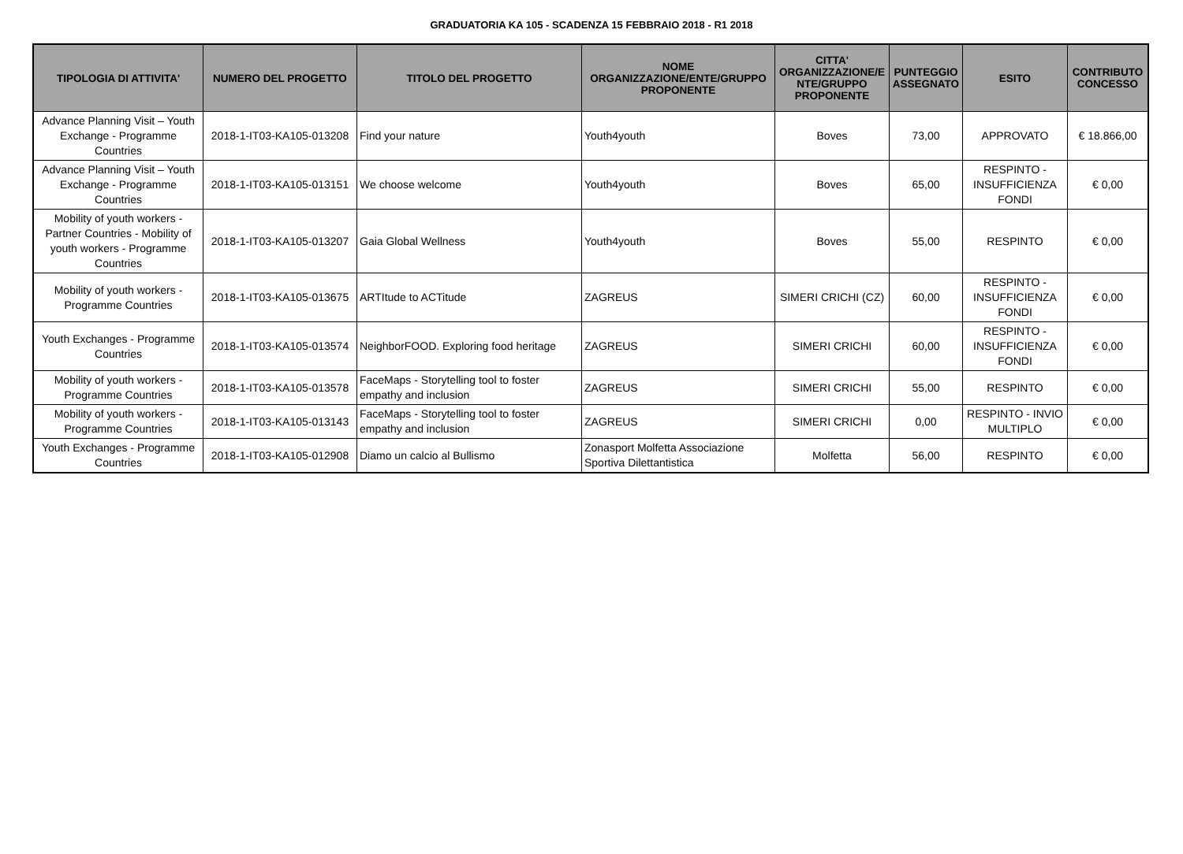GRADUATORIA KA 105 - SCADENZA 15 FEBBRAIO 2018 - R1 2018
| TIPOLOGIA DI ATTIVITA' | NUMERO DEL PROGETTO | TITOLO DEL PROGETTO | NOME ORGANIZZAZIONE/ENTE/GRUPPO PROPONENTE | CITTA' ORGANIZZAZIONE/E NTE/GRUPPO PROPONENTE | PUNTEGGIO ASSEGNATO | ESITO | CONTRIBUTO CONCESSO |
| --- | --- | --- | --- | --- | --- | --- | --- |
| Advance Planning Visit – Youth Exchange - Programme Countries | 2018-1-IT03-KA105-013208 | Find your nature | Youth4youth | Boves | 73,00 | APPROVATO | € 18.866,00 |
| Advance Planning Visit – Youth Exchange - Programme Countries | 2018-1-IT03-KA105-013151 | We choose welcome | Youth4youth | Boves | 65,00 | RESPINTO - INSUFFICIENZA FONDI | € 0,00 |
| Mobility of youth workers - Partner Countries - Mobility of youth workers - Programme Countries | 2018-1-IT03-KA105-013207 | Gaia Global Wellness | Youth4youth | Boves | 55,00 | RESPINTO | € 0,00 |
| Mobility of youth workers - Programme Countries | 2018-1-IT03-KA105-013675 | ARTItude to ACTitude | ZAGREUS | SIMERI CRICHI (CZ) | 60,00 | RESPINTO - INSUFFICIENZA FONDI | € 0,00 |
| Youth Exchanges - Programme Countries | 2018-1-IT03-KA105-013574 | NeighborFOOD. Exploring food heritage | ZAGREUS | SIMERI CRICHI | 60,00 | RESPINTO - INSUFFICIENZA FONDI | € 0,00 |
| Mobility of youth workers - Programme Countries | 2018-1-IT03-KA105-013578 | FaceMaps - Storytelling tool to foster empathy and inclusion | ZAGREUS | SIMERI CRICHI | 55,00 | RESPINTO | € 0,00 |
| Mobility of youth workers - Programme Countries | 2018-1-IT03-KA105-013143 | FaceMaps - Storytelling tool to foster empathy and inclusion | ZAGREUS | SIMERI CRICHI | 0,00 | RESPINTO - INVIO MULTIPLO | € 0,00 |
| Youth Exchanges - Programme Countries | 2018-1-IT03-KA105-012908 | Diamo un calcio al Bullismo | Zonasport Molfetta Associazione Sportiva Dilettantistica | Molfetta | 56,00 | RESPINTO | € 0,00 |